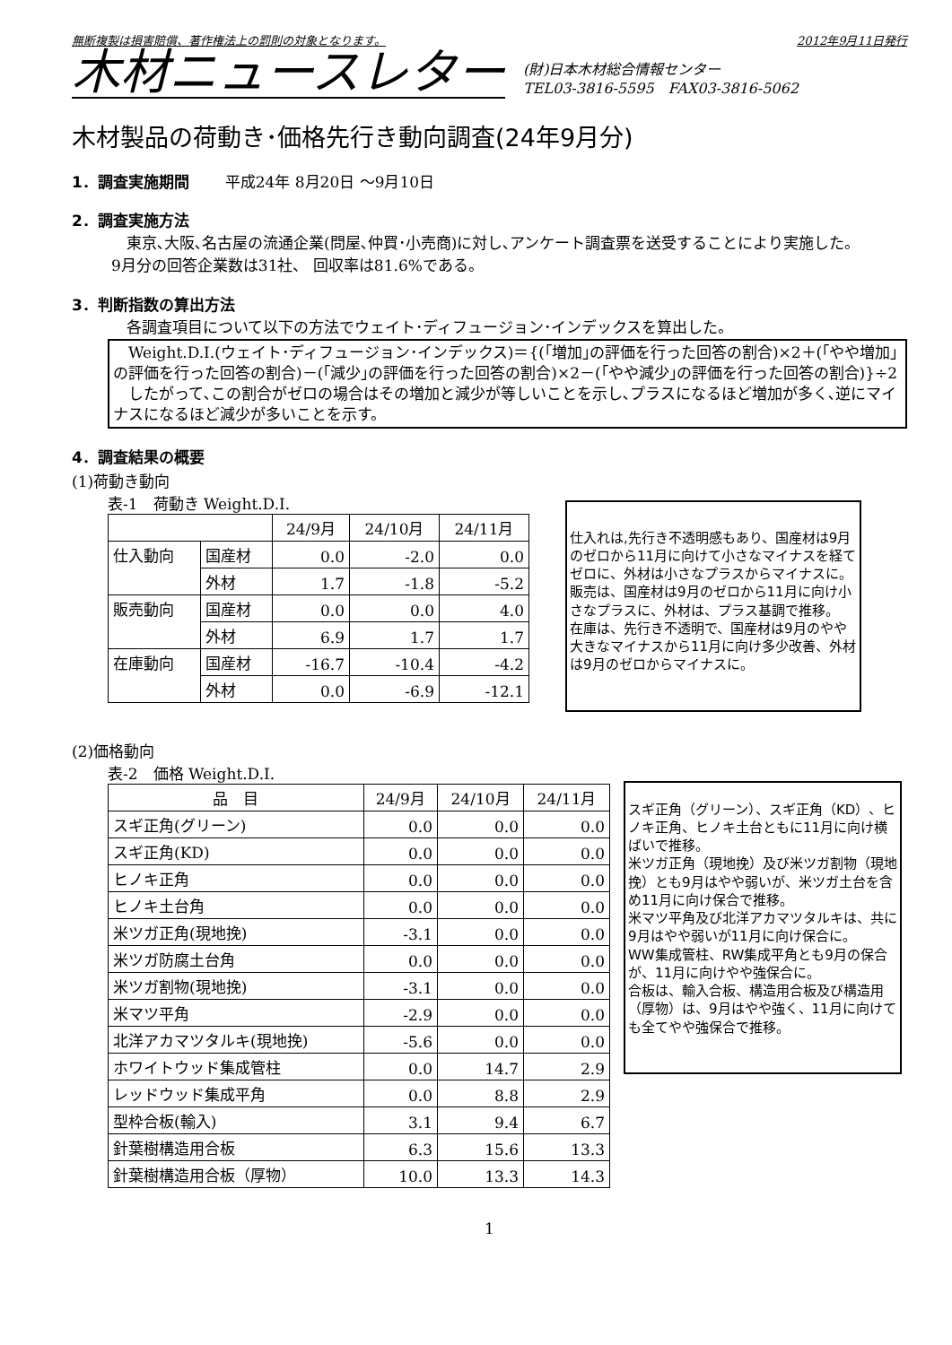無断複製は損害賠償、著作権法上の罰則の対象となります。 2012年9月11日発行
木材ニュースレター
(財)日本木材総合情報センター
TEL03-3816-5595　FAX03-3816-5062
木材製品の荷動き･価格先行き動向調査(24年9月分)
1．調査実施期間 　　平成24年 8月20日 ～9月10日
2．調査実施方法
　東京､大阪､名古屋の流通企業(問屋､仲買･小売商)に対し､アンケート調査票を送受することにより実施した。
9月分の回答企業数は31社、 回収率は81.6%である。
3．判断指数の算出方法
　各調査項目について以下の方法でウェイト･ディフュージョン･インデックスを算出した。
　Weight.D.I.(ウェイト･ディフュージョン･インデックス)＝{(｢増加｣の評価を行った回答の割合)×2＋(｢やや増加｣の評価を行った回答の割合)－(｢減少｣の評価を行った回答の割合)×2－(｢やや減少｣の評価を行った回答の割合)}÷2
　したがって､この割合がゼロの場合はその増加と減少が等しいことを示し､プラスになるほど増加が多く､逆にマイナスになるほど減少が多いことを示す。
4．調査結果の概要
(1)荷動き動向
表-1　荷動き Weight.D.I.
| | | 24/9月 | 24/10月 | 24/11月 |
| --- | --- | --- | --- | --- |
| 仕入動向 | 国産材 | 0.0 | -2.0 | 0.0 |
| | 外材 | 1.7 | -1.8 | -5.2 |
| 販売動向 | 国産材 | 0.0 | 0.0 | 4.0 |
| | 外材 | 6.9 | 1.7 | 1.7 |
| 在庫動向 | 国産材 | -16.7 | -10.4 | -4.2 |
| | 外材 | 0.0 | -6.9 | -12.1 |
仕入れは,先行き不透明感もあり、国産材は9月のゼロから11月に向けて小さなマイナスを経てゼロに、外材は小さなプラスからマイナスに。
販売は、国産材は9月のゼロから11月に向け小さなプラスに、外材は、プラス基調で推移。
在庫は、先行き不透明で、国産材は9月のやや大きなマイナスから11月に向け多少改善、外材は9月のゼロからマイナスに。
(2)価格動向
表-2　価格 Weight.D.I.
| 品 目 | 24/9月 | 24/10月 | 24/11月 |
| --- | --- | --- | --- |
| スギ正角(グリーン) | 0.0 | 0.0 | 0.0 |
| スギ正角(KD) | 0.0 | 0.0 | 0.0 |
| ヒノキ正角 | 0.0 | 0.0 | 0.0 |
| ヒノキ土台角 | 0.0 | 0.0 | 0.0 |
| 米ツガ正角(現地挽) | -3.1 | 0.0 | 0.0 |
| 米ツガ防腐土台角 | 0.0 | 0.0 | 0.0 |
| 米ツガ割物(現地挽) | -3.1 | 0.0 | 0.0 |
| 米マツ平角 | -2.9 | 0.0 | 0.0 |
| 北洋アカマツタルキ(現地挽) | -5.6 | 0.0 | 0.0 |
| ホワイトウッド集成管柱 | 0.0 | 14.7 | 2.9 |
| レッドウッド集成平角 | 0.0 | 8.8 | 2.9 |
| 型枠合板(輸入) | 3.1 | 9.4 | 6.7 |
| 針葉樹構造用合板 | 6.3 | 15.6 | 13.3 |
| 針葉樹構造用合板（厚物） | 10.0 | 13.3 | 14.3 |
スギ正角（グリーン）、スギ正角（KD）、ヒノキ正角、ヒノキ土台ともに11月に向け横ばいで推移。
米ツガ正角（現地挽）及び米ツガ割物（現地挽）とも9月はやや弱いが、米ツガ土台を含め11月に向け保合で推移。
米マツ平角及び北洋アカマツタルキは、共に9月はやや弱いが11月に向け保合に。
WW集成管柱、RW集成平角とも9月の保合が、11月に向けやや強保合に。
合板は、輸入合板、構造用合板及び構造用（厚物）は、9月はやや強く、11月に向けても全てやや強保合で推移。
1